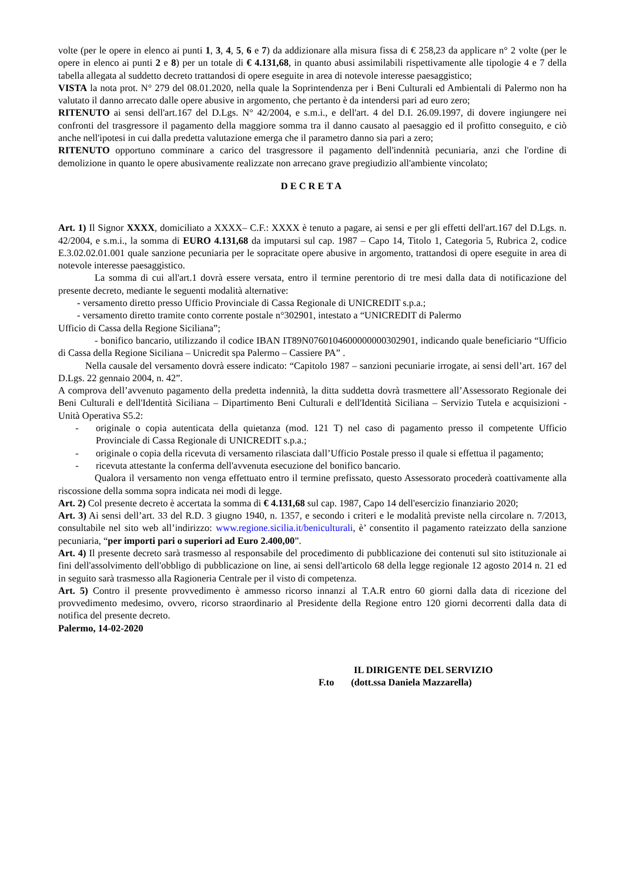volte (per le opere in elenco ai punti 1, 3, 4, 5, 6 e 7) da addizionare alla misura fissa di € 258,23 da applicare n° 2 volte (per le opere in elenco ai punti 2 e 8) per un totale di € 4.131,68, in quanto abusi assimilabili rispettivamente alle tipologie 4 e 7 della tabella allegata al suddetto decreto trattandosi di opere eseguite in area di notevole interesse paesaggistico;
VISTA la nota prot. N° 279 del 08.01.2020, nella quale la Soprintendenza per i Beni Culturali ed Ambientali di Palermo non ha valutato il danno arrecato dalle opere abusive in argomento, che pertanto è da intendersi pari ad euro zero;
RITENUTO ai sensi dell'art.167 del D.Lgs. N° 42/2004, e s.m.i., e dell'art. 4 del D.I. 26.09.1997, di dovere ingiungere nei confronti del trasgressore il pagamento della maggiore somma tra il danno causato al paesaggio ed il profitto conseguito, e ciò anche nell'ipotesi in cui dalla predetta valutazione emerga che il parametro danno sia pari a zero;
RITENUTO opportuno comminare a carico del trasgressore il pagamento dell'indennità pecuniaria, anzi che l'ordine di demolizione in quanto le opere abusivamente realizzate non arrecano grave pregiudizio all'ambiente vincolato;
DECRETA
Art. 1) Il Signor XXXX, domiciliato a XXXX– C.F.: XXXX è tenuto a pagare, ai sensi e per gli effetti dell'art.167 del D.Lgs. n. 42/2004, e s.m.i., la somma di EURO 4.131,68 da imputarsi sul cap. 1987 – Capo 14, Titolo 1, Categoria 5, Rubrica 2, codice E.3.02.02.01.001 quale sanzione pecuniaria per le sopracitate opere abusive in argomento, trattandosi di opere eseguite in area di notevole interesse paesaggistico.
La somma di cui all'art.1 dovrà essere versata, entro il termine perentorio di tre mesi dalla data di notificazione del presente decreto, mediante le seguenti modalità alternative:
- versamento diretto presso Ufficio Provinciale di Cassa Regionale di UNICREDIT s.p.a.;
- versamento diretto tramite conto corrente postale n°302901, intestato a “UNICREDIT di Palermo
Ufficio di Cassa della Regione Siciliana”;
- bonifico bancario, utilizzando il codice IBAN IT89N0760104600000000302901, indicando quale beneficiario “Ufficio di Cassa della Regione Siciliana – Unicredit spa Palermo – Cassiere PA” .
Nella causale del versamento dovrà essere indicato: “Capitolo 1987 – sanzioni pecuniarie irrogate, ai sensi dell’art. 167 del D.Lgs. 22 gennaio 2004, n. 42”.
A comprova dell’avvenuto pagamento della predetta indennità, la ditta suddetta dovrà trasmettere all’Assessorato Regionale dei Beni Culturali e dell'Identità Siciliana – Dipartimento Beni Culturali e dell'Identità Siciliana – Servizio Tutela e acquisizioni - Unità Operativa S5.2:
- originale o copia autenticata della quietanza (mod. 121 T) nel caso di pagamento presso il competente Ufficio Provinciale di Cassa Regionale di UNICREDIT s.p.a.;
- originale o copia della ricevuta di versamento rilasciata dall’Ufficio Postale presso il quale si effettua il pagamento;
- ricevuta attestante la conferma dell'avvenuta esecuzione del bonifico bancario.
Qualora il versamento non venga effettuato entro il termine prefissato, questo Assessorato procederà coattivamente alla riscossione della somma sopra indicata nei modi di legge.
Art. 2) Col presente decreto è accertata la somma di € 4.131,68 sul cap. 1987, Capo 14 dell'esercizio finanziario 2020;
Art. 3) Ai sensi dell’art. 33 del R.D. 3 giugno 1940, n. 1357, e secondo i criteri e le modalità previste nella circolare n. 7/2013, consultabile nel sito web all’indirizzo: www.regione.sicilia.it/beniculturali, è’ consentito il pagamento rateizzato della sanzione pecuniaria, “per importi pari o superiori ad Euro 2.400,00”.
Art. 4) Il presente decreto sarà trasmesso al responsabile del procedimento di pubblicazione dei contenuti sul sito istituzionale ai fini dell'assolvimento dell'obbligo di pubblicazione on line, ai sensi dell'articolo 68 della legge regionale 12 agosto 2014 n. 21 ed in seguito sarà trasmesso alla Ragioneria Centrale per il visto di competenza.
Art. 5) Contro il presente provvedimento è ammesso ricorso innanzi al T.A.R entro 60 giorni dalla data di ricezione del provvedimento medesimo, ovvero, ricorso straordinario al Presidente della Regione entro 120 giorni decorrenti dalla data di notifica del presente decreto.
Palermo, 14-02-2020
IL DIRIGENTE DEL SERVIZIO
F.to (dott.ssa Daniela Mazzarella)